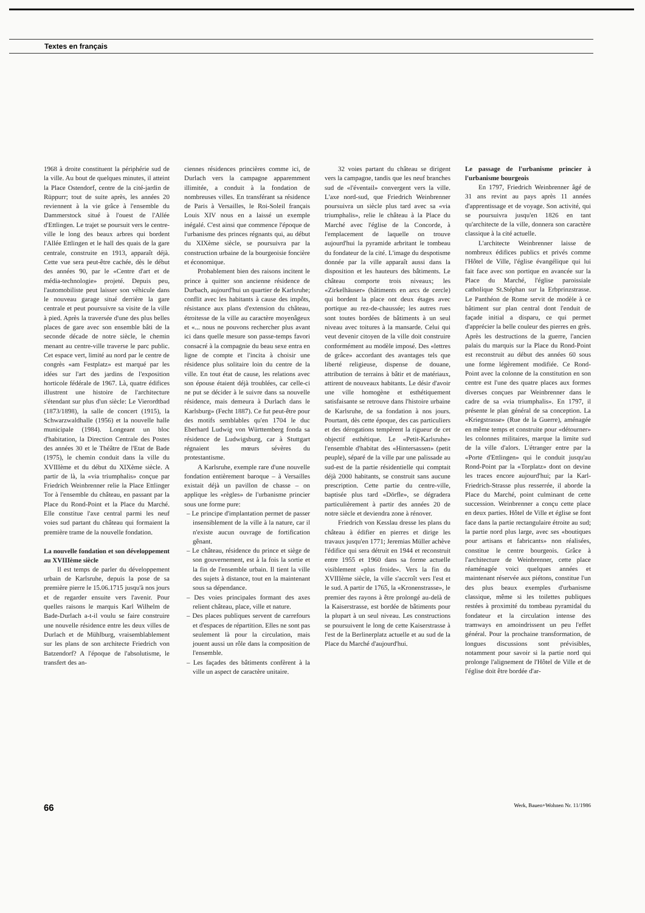Textes en français
1968 à droite constituent la périphérie sud de la ville. Au bout de quelques minutes, il atteint la Place Ostendorf, centre de la cité-jardin de Rüppurr; tout de suite après, les années 20 reviennent à la vie grâce à l'ensemble du Dammerstock situé à l'ouest de l'Allée d'Ettlingen. Le trajet se poursuit vers le centre-ville le long des beaux arbres qui bordent l'Allée Ettlingen et le hall des quais de la gare centrale, construite en 1913, apparaît déjà. Cette vue sera peut-être cachée, dès le début des années 90, par le «Centre d'art et de média-technologie» projeté. Depuis peu, l'automobiliste peut laisser son véhicule dans le nouveau garage situé derrière la gare centrale et peut poursuivre sa visite de la ville à pied. Après la traversée d'une des plus belles places de gare avec son ensemble bâti de la seconde décade de notre siècle, le chemin menant au centre-ville traverse le parc public. Cet espace vert, limité au nord par le centre de congrès «am Festplatz» est marqué par les idées sur l'art des jardins de l'exposition horticole fédérale de 1967. Là, quatre édifices illustrent une histoire de l'architecture s'étendant sur plus d'un siècle: Le Vierordtbad (1873/1898), la salle de concert (1915), la Schwarzwaldhalle (1956) et la nouvelle halle municipale (1984). Longeant un bloc d'habitation, la Direction Centrale des Postes des années 30 et le Théâtre de l'Etat de Bade (1975), le chemin conduit dans la ville du XVIIIème et du début du XIXème siècle. A partir de là, la «via triumphalis» conçue par Friedrich Weinbrenner relie la Place Ettlinger Tor à l'ensemble du château, en passant par la Place du Rond-Point et la Place du Marché. Elle constitue l'axe central parmi les neuf voies sud partant du château qui formaient la première trame de la nouvelle fondation.
La nouvelle fondation et son développement au XVIIIème siècle
Il est temps de parler du développement urbain de Karlsruhe, depuis la pose de sa première pierre le 15.06.1715 jusqu'à nos jours et de regarder ensuite vers l'avenir. Pour quelles raisons le marquis Karl Wilhelm de Bade-Durlach a-t-il voulu se faire construire une nouvelle résidence entre les deux villes de Durlach et de Mühlburg, vraisemblablement sur les plans de son architecte Friedrich von Batzendorf? A l'époque de l'absolutisme, le transfert des an-
ciennes résidences princières comme ici, de Durlach vers la campagne apparemment illimitée, a conduit à la fondation de nombreuses villes. En transférant sa résidence de Paris à Versailles, le Roi-Soleil français Louis XIV nous en a laissé un exemple inégalé. C'est ainsi que commence l'époque de l'urbanisme des princes régnants qui, au début du XIXème siècle, se poursuivra par la construction urbaine de la bourgeoisie foncière et économique.
Probablement bien des raisons incitent le prince à quitter son ancienne résidence de Durbach, aujourd'hui un quartier de Karlsruhe; conflit avec les habitants à cause des impôts, résistance aux plans d'extension du château, étroitesse de la ville au caractère moyenâgeux et «... nous ne pouvons rechercher plus avant ici dans quelle mesure son passe-temps favori consacré à la compagnie du beau sexe entra en ligne de compte et l'incita à choisir une résidence plus solitaire loin du centre de la ville. En tout état de cause, les relations avec son épouse étaient déjà troublées, car celle-ci ne put se décider à le suivre dans sa nouvelle résidence, mais demeura à Durlach dans le Karlsburg» (Fecht 1887). Ce fut peut-être pour des motifs semblables qu'en 1704 le duc Eberhard Ludwig von Württemberg fonda sa résidence de Ludwigsburg, car à Stuttgart régnaient les mœurs sévères du protestantisme.
A Karlsruhe, exemple rare d'une nouvelle fondation entièrement baroque – à Versailles existait déjà un pavillon de chasse – on applique les «règles» de l'urbanisme princier sous une forme pure:
– Le principe d'implantation permet de passer insensiblement de la ville à la nature, car il n'existe aucun ouvrage de fortification gênant.
– Le château, résidence du prince et siège de son gouvernement, est à la fois la sortie et la fin de l'ensemble urbain. Il tient la ville des sujets à distance, tout en la maintenant sous sa dépendance.
– Des voies principales formant des axes relient château, place, ville et nature.
– Des places publiques servent de carrefours et d'espaces de répartition. Elles ne sont pas seulement là pour la circulation, mais jouent aussi un rôle dans la composition de l'ensemble.
– Les façades des bâtiments confèrent à la ville un aspect de caractère unitaire.
32 voies partant du château se dirigent vers la campagne, tandis que les neuf branches sud de «l'éventail» convergent vers la ville. L'axe nord-sud, que Friedrich Weinbrenner poursuivra un siècle plus tard avec sa «via triumphalis», relie le château à la Place du Marché avec l'église de la Concorde, à l'emplacement de laquelle on trouve aujourd'hui la pyramide arbritant le tombeau du fondateur de la cité. L'image du despotisme donnée par la ville apparaît aussi dans la disposition et les hauteurs des bâtiments. Le château comporte trois niveaux; les «Zirkelhäuser» (bâtiments en arcs de cercle) qui bordent la place ont deux étages avec portique au rez-de-chaussée; les autres rues sont toutes bordées de bâtiments à un seul niveau avec toitures à la mansarde. Celui qui veut devenir citoyen de la ville doit construire conformément au modèle imposé. Des «lettres de grâce» accordant des avantages tels que liberté religieuse, dispense de douane, attribution de terrains à bâtir et de matériaux, attirent de nouveaux habitants. Le désir d'avoir une ville homogène et esthétiquement satisfaisante se retrouve dans l'histoire urbaine de Karlsruhe, de sa fondation à nos jours. Pourtant, dès cette époque, des cas particuliers et des dérogations tempèrent la rigueur de cet objectif esthétique. Le «Petit-Karlsruhe» l'ensemble d'habitat des «Hintersassen» (petit peuple), séparé de la ville par une palissade au sud-est de la partie résidentielle qui comptait déjà 2000 habitants, se construit sans aucune prescription. Cette partie du centre-ville, baptisée plus tard «Dörfle», se dégradera particulièrement à partir des années 20 de notre siècle et deviendra zone à rénover.
Friedrich von Kesslau dresse les plans du château à édifier en pierres et dirige les travaux jusqu'en 1771; Jeremias Müller achève l'édifice qui sera détruit en 1944 et reconstruit entre 1955 et 1960 dans sa forme actuelle visiblement «plus froide». Vers la fin du XVIIIème siècle, la ville s'accroît vers l'est et le sud. A partir de 1765, la «Kronenstrasse», le premier des rayons à être prolongé au-delà de la Kaiserstrasse, est bordée de bâtiments pour la plupart à un seul niveau. Les constructions se poursuivent le long de cette Kaiserstrasse à l'est de la Berlinerplatz actuelle et au sud de la Place du Marché d'aujourd'hui.
Le passage de l'urbanisme princier à l'urbanisme bourgeois
En 1797, Friedrich Weinbrenner âgé de 31 ans revint au pays après 11 années d'apprentissage et de voyage. Son activité, qui se poursuivra jusqu'en 1826 en tant qu'architecte de la ville, donnera son caractère classique à la cité actuelle.
L'architecte Weinbrenner laisse de nombreux édifices publics et privés comme l'Hôtel de Ville, l'église évangélique qui lui fait face avec son portique en avancée sur la Place du Marché, l'église paroissiale catholique St.Stéphan sur la Erbprinzstrasse. Le Panthéon de Rome servit de modèle à ce bâtiment sur plan central dont l'enduit de façade initial a disparu, ce qui permet d'apprécier la belle couleur des pierres en grès. Après les destructions de la guerre, l'ancien palais du marquis sur la Place du Rond-Point est reconstruit au début des années 60 sous une forme légèrement modifiée. Ce Rond-Point avec la colonne de la constitution en son centre est l'une des quatre places aux formes diverses conçues par Weinbrenner dans le cadre de sa «via triumphalis». En 1797, il présente le plan général de sa conception. La «Kriegstrasse» (Rue de la Guerre), aménagée en même temps et construite pour «détourner» les colonnes militaires, marque la limite sud de la ville d'alors. L'étranger entre par la «Porte d'Ettlingen» qui le conduit jusqu'au Rond-Point par la «Torplatz» dont on devine les traces encore aujourd'hui; par la Karl-Friedrich-Strasse plus resserrée, il aborde la Place du Marché, point culminant de cette succession. Weinbrenner a conçu cette place en deux parties. Hôtel de Ville et église se font face dans la partie rectangulaire étroite au sud; la partie nord plus large, avec ses «boutiques pour artisans et fabricants» non réalisées, constitue le centre bourgeois. Grâce à l'architecture de Weinbrenner, cette place réaménagée voici quelques années et maintenant réservée aux piétons, constitue l'un des plus beaux exemples d'urbanisme classique, même si les toilettes publiques restées à proximité du tombeau pyramidal du fondateur et la circulation intense des tramways en amoindrissent un peu l'effet général. Pour la prochaine transformation, de longues discussions sont prévisibles, notamment pour savoir si la partie nord qui prolonge l'alignement de l'Hôtel de Ville et de l'église doit être bordée d'ar-
66 Werk, Bauen+Wohnen Nr. 11/1986